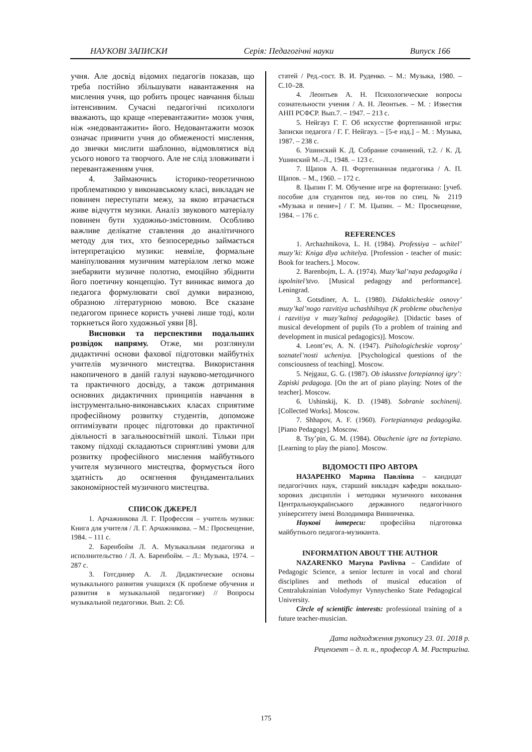НАУКОВІ ЗАПИСКИ Серія: Педагогічні науки Випуск 166
учня. Але досвід відомих педагогів показав, що треба постійно збільшувати навантаження на мислення учня, що робить процес навчання більш інтенсивним. Сучасні педагогічні психологи вважають, що краще «перевантажити» мозок учня, ніж «недовантажити» його. Недовантажити мозок означає привчити учня до обмеженості мислення, до звички мислити шаблонно, відмовлятися від усього нового та творчого. Але не слід зловживати і перевантаженням учня.
4. Займаючись історико-теоретичною проблематикою у виконавському класі, викладач не повинен переступати межу, за якою втрачається живе відчуття музики. Аналіз звукового матеріалу повинен бути художньо-змістовним. Особливо важливе делікатне ставлення до аналітичного методу для тих, хто безпосередньо займається інтерпретацією музики: невміле, формальне маніпулювання музичним матеріалом легко може знебарвити музичне полотно, емоційно збіднити його поетичну концепцію. Тут виникає вимога до педагога формулювати свої думки виразною, образною літературною мовою. Все сказане педагогом принесе користь учневі лише тоді, коли торкнеться його художньої уяви [8].
Висновки та перспективи подальших розвідок напряму. Отже, ми розглянули дидактичні основи фахової підготовки майбутніх учителів музичного мистецтва. Використання накопиченого в даній галузі науково-методичного та практичного досвіду, а також дотримання основних дидактичних принципів навчання в інструментально-виконавських класах сприятиме професійному розвитку студентів, допоможе оптимізувати процес підготовки до практичної діяльності в загальноосвітній школі. Тільки при такому підході складаються сприятливі умови для розвитку професійного мислення майбутнього учителя музичного мистецтва, формується його здатність до осягнення фундаментальних закономірностей музичного мистецтва.
СПИСОК ДЖЕРЕЛ
1. Арчажникова Л. Г. Профессия – учитель музики: Книга для учителя / Л. Г. Арчажникова. – М.: Просвещение, 1984. – 111 с.
2. Баренбойм Л. А. Музыкальная педагогика и исполнительство / Л. А. Баренбойм. – Л.: Музыка, 1974. – 287 с.
3. Готсдинер А. Л. Дидактические основы музыкального развития учащихся (К проблеме обучения и развития в музыкальной педагогике) // Вопросы музыкальной педагогики. Вып. 2: Сб.
статей / Ред.-сост. В. И. Руденко. – М.: Музыка, 1980. – С.10–28.
4. Леонтьев А. Н. Психологические вопросы сознательности учения / А. Н. Леонтьев. – М. : Известия АНП РСФСР. Вып.7. – 1947. – 213 с.
5. Нейгауз Г. Г. Об искусстве фортепианной игры: Записки педагога / Г. Г. Нейгауз. – [5-е изд.] – М. : Музыка, 1987. – 238 с.
6. Ушинский К. Д. Собрание сочинений, т.2. / К. Д. Ушинский М.–Л., 1948. – 123 с.
7. Щапов А. П. Фортепианная педагогика / А. П. Щапов. – М., 1960. – 172 с.
8. Цыпин Г. М. Обучение игре на фортепиано: [учеб. пособие для студентов пед. ин-тов по спец. № 2119 «Музыка и пение»] / Г. М. Цыпин. – М.: Просвещение, 1984. – 176 с.
REFERENCES
1. Archazhnikova, L. H. (1984). Professiya – uchitel’ muzy’ki: Kniga dlya uchitelya. [Profession - teacher of music: Book for teachers.]. Mocow.
2. Barenbojm, L. A. (1974). Muzy’kal’naya pedagogika i ispolnitel’stvo. [Musical pedagogy and performance]. Leningrad.
3. Gotsdiner, A. L. (1980). Didakticheskie osnovy’ muzy’kal’nogo razvitiya uchashhihsya (K probleme obucheniya i razvitiya v muzy’kalnoj pedagogike). [Didactic bases of musical development of pupils (To a problem of training and development in musical pedagogics)]. Moscow.
4. Leont’ev, A. N. (1947). Psihologicheskie voprosy’ soznatel’nosti ucheniya. [Psychological questions of the consciousness of teaching]. Moscow.
5. Nejgauz, G. G. (1987). Ob iskusstve fortepiannoj igry’: Zapiski pedagoga. [On the art of piano playing: Notes of the teacher]. Moscow.
6. Ushinskij, K. D. (1948). Sobranie sochinenij. [Collected Works]. Moscow.
7. Shhapov, A. F. (1960). Fortepiannaya pedagogika. [Piano Pedagogy]. Moscow.
8. Tsy’pin, G. M. (1984). Obuchenie igre na fortepiano. [Learning to play the piano]. Moscow.
ВІДОМОСТІ ПРО АВТОРА
НАЗАРЕНКО Марина Павлівна – кандидат педагогічних наук, старший викладач кафедри вокально-хорових дисциплін і методики музичного виховання Центральноукраїнського державного педагогічного університету імені Володимира Винниченка.
Наукові інтереси: професійна підготовка майбутнього педагога-музиканта.
INFORMATION ABOUT THE AUTHOR
NAZARENKO Maryna Pavlivna – Candidate of Pedagogic Science, a senior lecturer in vocal and choral disciplines and methods of musical education of Centralukrainian Volodymyr Vynnychenko State Pedagogical University.
Circle of scientific interests: professional training of a future teacher-musician.
Дата надходження рукопису 23. 01. 2018 р.
Рецензент – д. п. н., професор А. М. Растригіна.
175